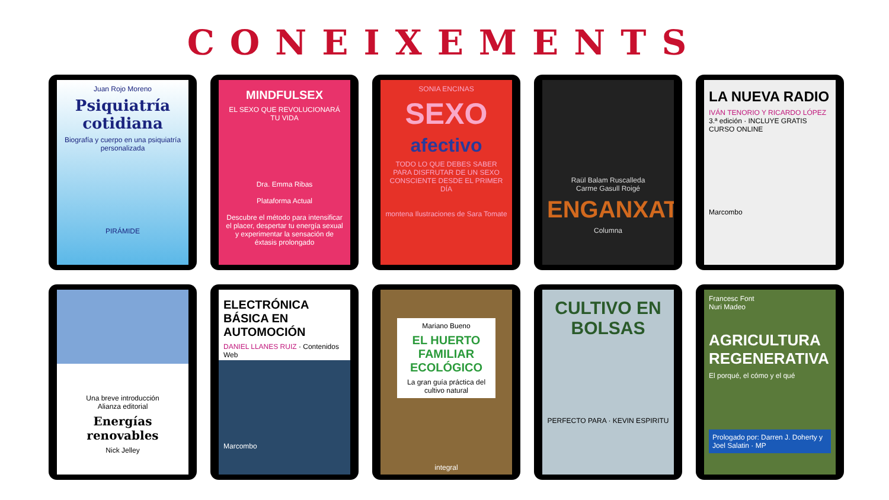CONEIXEMENTS
Juan Rojo Moreno
Psiquiatría cotidiana
Biografía y cuerpo en una psiquiatría personalizada
PIRÁMIDE
MINDFULSEX
EL SEXO QUE REVOLUCIONARÁ TU VIDA
Dra. Emma Ribas
Plataforma Actual
Descubre el método para intensificar el placer, despertar tu energía sexual y experimentar la sensación de éxtasis prolongado
SONIA ENCINAS
SEXO
afectivo
TODO LO QUE DEBES SABER PARA DISFRUTAR DE UN SEXO CONSCIENTE DESDE EL PRIMER DÍA
montena Ilustraciones de Sara Tomate
Raül Balam Ruscalleda
Carme Gasull Roigé
ENGANXAT
Columna
LA NUEVA RADIO
IVÁN TENORIO Y RICARDO LÓPEZ
3.ª edición · INCLUYE GRATIS CURSO ONLINE
Marcombo
Una breve introducción
Alianza editorial
Energías renovables
Nick Jelley
ELECTRÓNICA BÁSICA EN AUTOMOCIÓN
DANIEL LLANES RUIZ · Contenidos Web
Marcombo
Mariano Bueno
EL HUERTO FAMILIAR ECOLÓGICO
La gran guía práctica del cultivo natural
integral
CULTIVO EN BOLSAS
PERFECTO PARA · KEVIN ESPIRITU
Francesc Font
Nuri Madeo
AGRICULTURA REGENERATIVA
El porqué, el cómo y el qué
Prologado por: Darren J. Doherty y Joel Salatin · MP